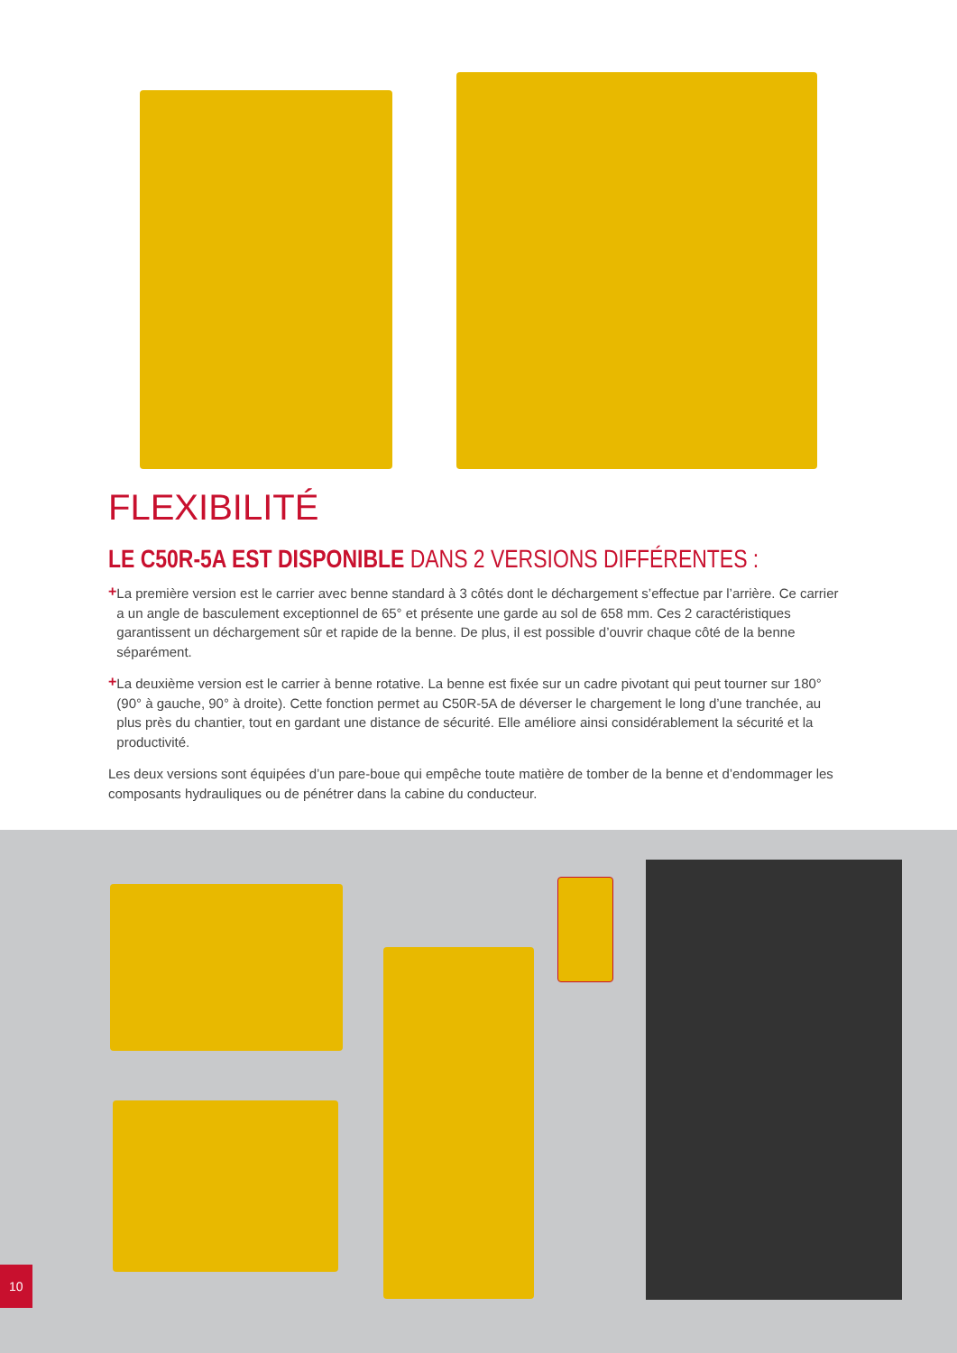FLEXIBILITÉ
LE C50R-5A EST DISPONIBLE DANS 2 VERSIONS DIFFÉRENTES :
+
La première version est le carrier avec benne standard à 3 côtés dont le déchargement s’effectue par l’arrière. Ce carrier a un angle de basculement exceptionnel de 65° et présente une garde au sol de 658 mm. Ces 2 caractéristiques garantissent un déchargement sûr et rapide de la benne. De plus, il est possible d’ouvrir chaque côté de la benne séparément.
+
La deuxième version est le carrier à benne rotative. La benne est fixée sur un cadre pivotant qui peut tourner sur 180° (90° à gauche, 90° à droite). Cette fonction permet au C50R-5A de déverser le chargement le long d’une tranchée, au plus près du chantier, tout en gardant une distance de sécurité. Elle améliore ainsi considérablement la sécurité et la productivité.
Les deux versions sont équipées d’un pare-boue qui empêche toute matière de tomber de la benne et d’endommager les composants hydrauliques ou de pénétrer dans la cabine du conducteur.
10